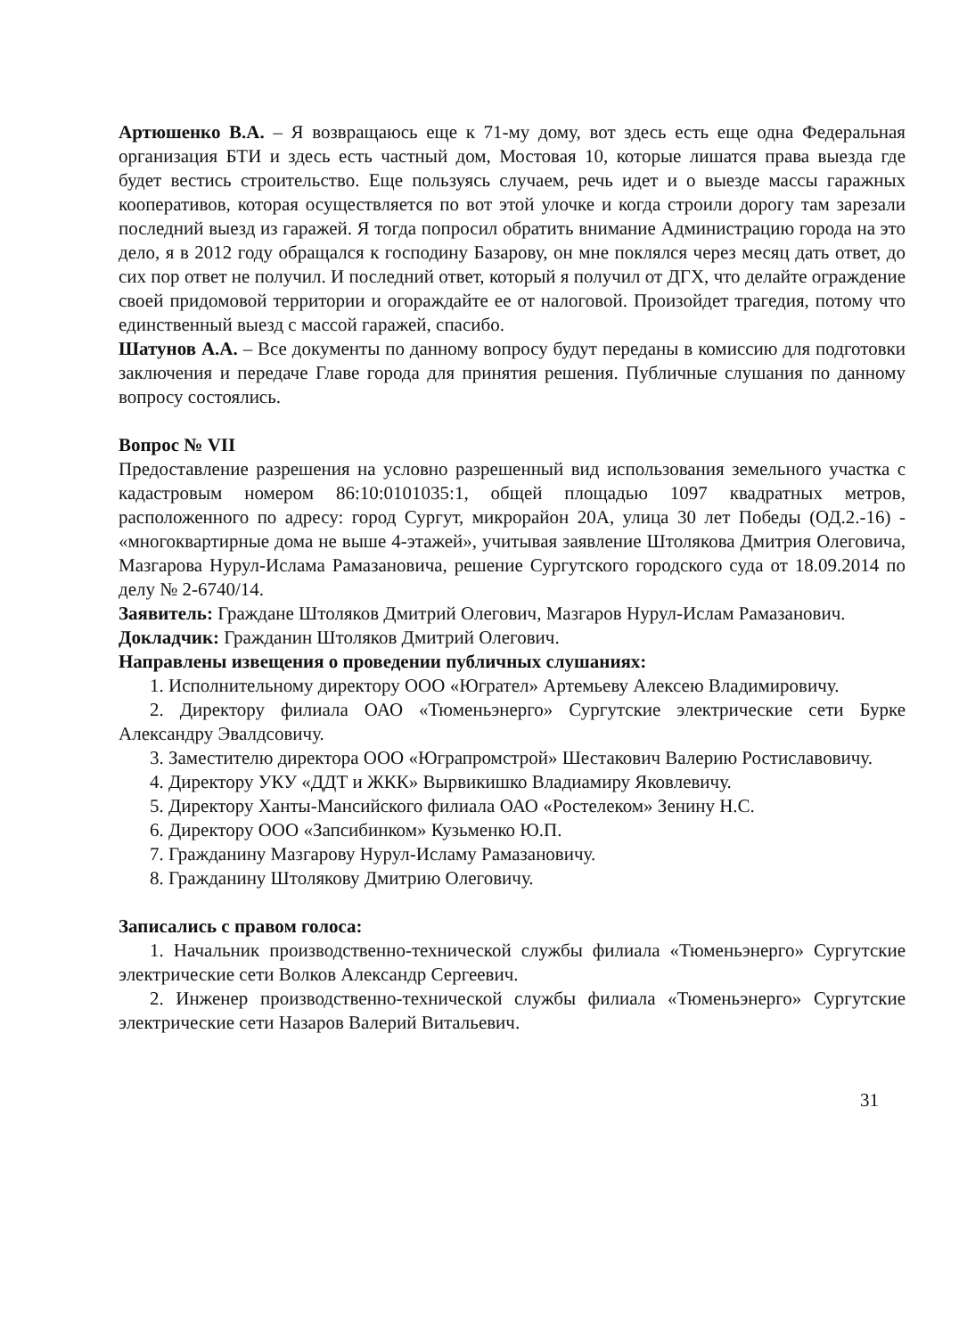Артюшенко В.А. – Я возвращаюсь еще к 71-му дому, вот здесь есть еще одна Федеральная организация БТИ и здесь есть частный дом, Мостовая 10, которые лишатся права выезда где будет вестись строительство. Еще пользуясь случаем, речь идет и о выезде массы гаражных кооперативов, которая осуществляется по вот этой улочке и когда строили дорогу там зарезали последний выезд из гаражей. Я тогда попросил обратить внимание Администрацию города на это дело, я в 2012 году обращался к господину Базарову, он мне поклялся через месяц дать ответ, до сих пор ответ не получил. И последний ответ, который я получил от ДГХ, что делайте ограждение своей придомовой территории и огораждайте ее от налоговой. Произойдет трагедия, потому что единственный выезд с массой гаражей, спасибо.
Шатунов А.А. – Все документы по данному вопросу будут переданы в комиссию для подготовки заключения и передаче Главе города для принятия решения. Публичные слушания по данному вопросу состоялись.
Вопрос № VII
Предоставление разрешения на условно разрешенный вид использования земельного участка с кадастровым номером 86:10:0101035:1, общей площадью 1097 квадратных метров, расположенного по адресу: город Сургут, микрорайон 20А, улица 30 лет Победы (ОД.2.-16) - «многоквартирные дома не выше 4-этажей», учитывая заявление Штолякова Дмитрия Олеговича, Мазгарова Нурул-Ислама Рамазановича, решение Сургутского городского суда от 18.09.2014 по делу № 2-6740/14.
Заявитель: Граждане Штоляков Дмитрий Олегович, Мазгаров Нурул-Ислам Рамазанович.
Докладчик: Гражданин Штоляков Дмитрий Олегович.
Направлены извещения о проведении публичных слушаниях:
1. Исполнительному директору ООО «Югрател» Артемьеву Алексею Владимировичу.
2. Директору филиала ОАО «Тюменьэнерго» Сургутские электрические сети Бурке Александру Эвалдсовичу.
3. Заместителю директора ООО «Юграпромстрой» Шестакович Валерию Ростиславовичу.
4. Директору УКУ «ДДТ и ЖКК» Вырвикишко Владиамиру Яковлевичу.
5. Директору Ханты-Мансийского филиала ОАО «Ростелеком» Зенину Н.С.
6. Директору ООО «Запсибинком» Кузьменко Ю.П.
7. Гражданину Мазгарову Нурул-Исламу Рамазановичу.
8. Гражданину Штолякову Дмитрию Олеговичу.
Записались с правом голоса:
1. Начальник производственно-технической службы филиала «Тюменьэнерго» Сургутские электрические сети Волков Александр Сергеевич.
2. Инженер производственно-технической службы филиала «Тюменьэнерго» Сургутские электрические сети Назаров Валерий Витальевич.
31